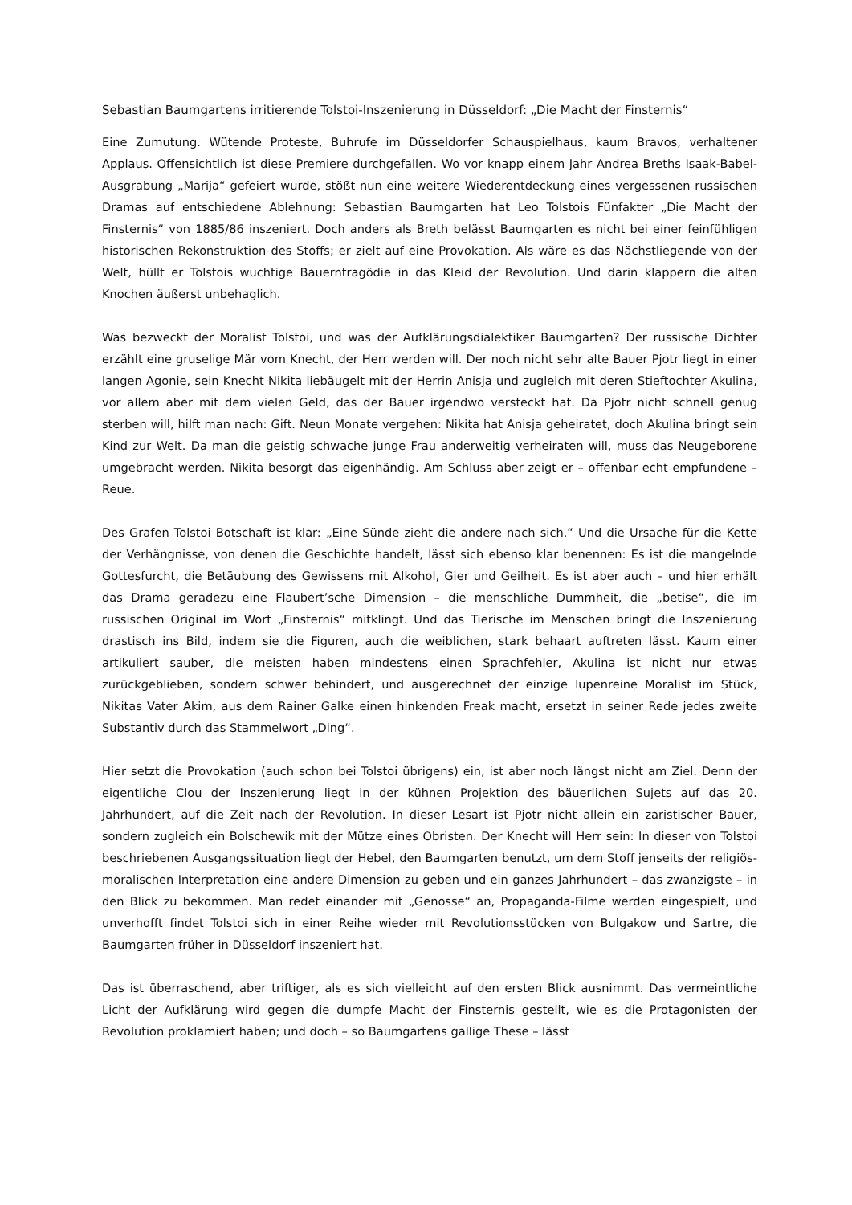Sebastian Baumgartens irritierende Tolstoi-Inszenierung in Düsseldorf: „Die Macht der Finsternis“
Eine Zumutung. Wütende Proteste, Buhrufe im Düsseldorfer Schauspielhaus, kaum Bravos, verhaltener Applaus. Offensichtlich ist diese Premiere durchgefallen. Wo vor knapp einem Jahr Andrea Breths Isaak-Babel-Ausgrabung „Marija“ gefeiert wurde, stößt nun eine weitere Wiederentdeckung eines vergessenen russischen Dramas auf entschiedene Ablehnung: Sebastian Baumgarten hat Leo Tolstois Fünfakter „Die Macht der Finsternis“ von 1885/86 inszeniert. Doch anders als Breth belässt Baumgarten es nicht bei einer feinfühligen historischen Rekonstruktion des Stoffs; er zielt auf eine Provokation. Als wäre es das Nächstliegende von der Welt, hüllt er Tolstois wuchtige Bauerntragödie in das Kleid der Revolution. Und darin klappern die alten Knochen äußerst unbehaglich.
Was bezweckt der Moralist Tolstoi, und was der Aufklärungsdialektiker Baumgarten? Der russische Dichter erzählt eine gruselige Mär vom Knecht, der Herr werden will. Der noch nicht sehr alte Bauer Pjotr liegt in einer langen Agonie, sein Knecht Nikita liebäugelt mit der Herrin Anisja und zugleich mit deren Stieftochter Akulina, vor allem aber mit dem vielen Geld, das der Bauer irgendwo versteckt hat. Da Pjotr nicht schnell genug sterben will, hilft man nach: Gift. Neun Monate vergehen: Nikita hat Anisja geheiratet, doch Akulina bringt sein Kind zur Welt. Da man die geistig schwache junge Frau anderweitig verheiraten will, muss das Neugeborene umgebracht werden. Nikita besorgt das eigenhändig. Am Schluss aber zeigt er – offenbar echt empfundene – Reue.
Des Grafen Tolstoi Botschaft ist klar: „Eine Sünde zieht die andere nach sich.“ Und die Ursache für die Kette der Verhängnisse, von denen die Geschichte handelt, lässt sich ebenso klar benennen: Es ist die mangelnde Gottesfurcht, die Betäubung des Gewissens mit Alkohol, Gier und Geilheit. Es ist aber auch – und hier erhält das Drama geradezu eine Flaubert’sche Dimension – die menschliche Dummheit, die „betise“, die im russischen Original im Wort „Finsternis“ mitklingt. Und das Tierische im Menschen bringt die Inszenierung drastisch ins Bild, indem sie die Figuren, auch die weiblichen, stark behaart auftreten lässt. Kaum einer artikuliert sauber, die meisten haben mindestens einen Sprachfehler, Akulina ist nicht nur etwas zurückgeblieben, sondern schwer behindert, und ausgerechnet der einzige lupenreine Moralist im Stück, Nikitas Vater Akim, aus dem Rainer Galke einen hinkenden Freak macht, ersetzt in seiner Rede jedes zweite Substantiv durch das Stammelwort „Ding“.
Hier setzt die Provokation (auch schon bei Tolstoi übrigens) ein, ist aber noch längst nicht am Ziel. Denn der eigentliche Clou der Inszenierung liegt in der kühnen Projektion des bäuerlichen Sujets auf das 20. Jahrhundert, auf die Zeit nach der Revolution. In dieser Lesart ist Pjotr nicht allein ein zaristischer Bauer, sondern zugleich ein Bolschewik mit der Mütze eines Obristen. Der Knecht will Herr sein: In dieser von Tolstoi beschriebenen Ausgangssituation liegt der Hebel, den Baumgarten benutzt, um dem Stoff jenseits der religiös-moralischen Interpretation eine andere Dimension zu geben und ein ganzes Jahrhundert – das zwanzigste – in den Blick zu bekommen. Man redet einander mit „Genosse“ an, Propaganda-Filme werden eingespielt, und unverhofft findet Tolstoi sich in einer Reihe wieder mit Revolutionsstücken von Bulgakow und Sartre, die Baumgarten früher in Düsseldorf inszeniert hat.
Das ist überraschend, aber triftiger, als es sich vielleicht auf den ersten Blick ausnimmt. Das vermeintliche Licht der Aufklärung wird gegen die dumpfe Macht der Finsternis gestellt, wie es die Protagonisten der Revolution proklamiert haben; und doch – so Baumgartens gallige These – lässt